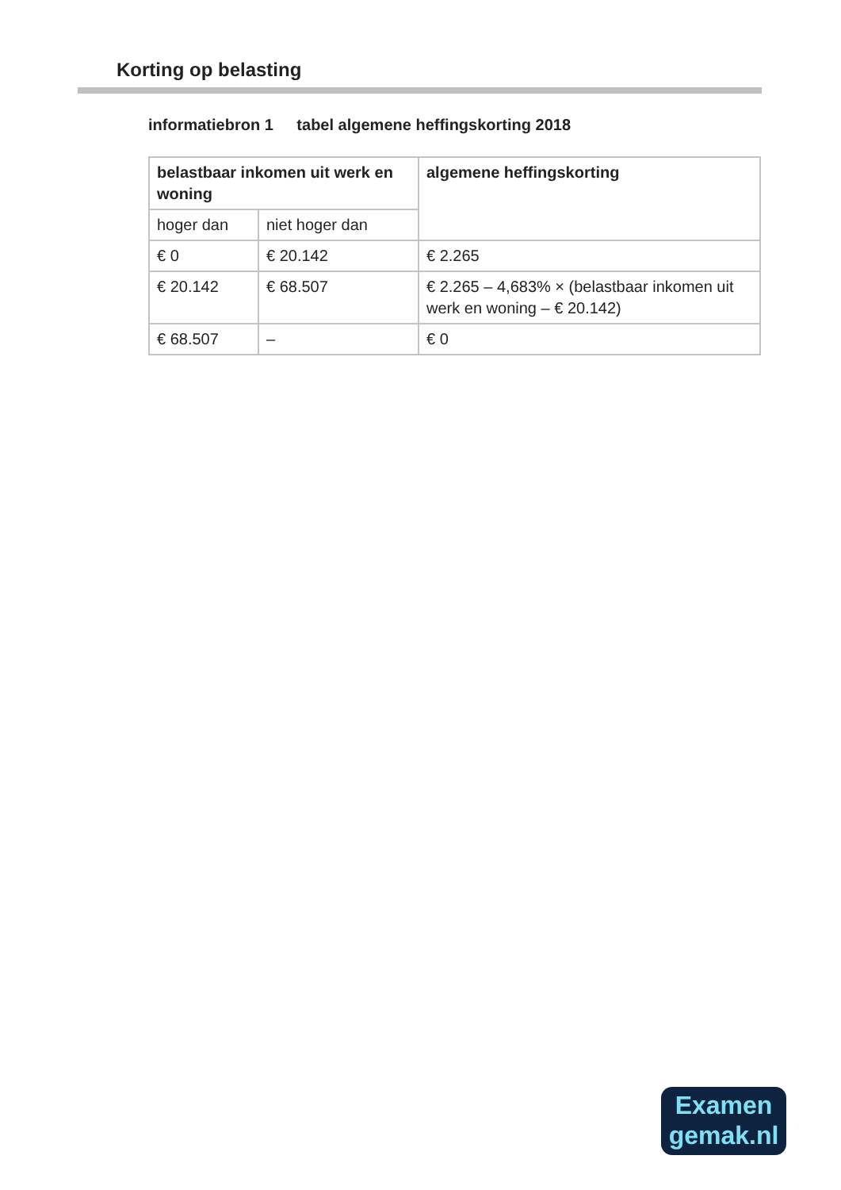Korting op belasting
informatiebron 1 tabel algemene heffingskorting 2018
| belastbaar inkomen uit werk en woning | | algemene heffingskorting |
| --- | --- | --- |
| hoger dan | niet hoger dan | |
| € 0 | € 20.142 | € 2.265 |
| € 20.142 | € 68.507 | € 2.265 – 4,683% × (belastbaar inkomen uit werk en woning – € 20.142) |
| € 68.507 | – | € 0 |
Examen
gemak.nl